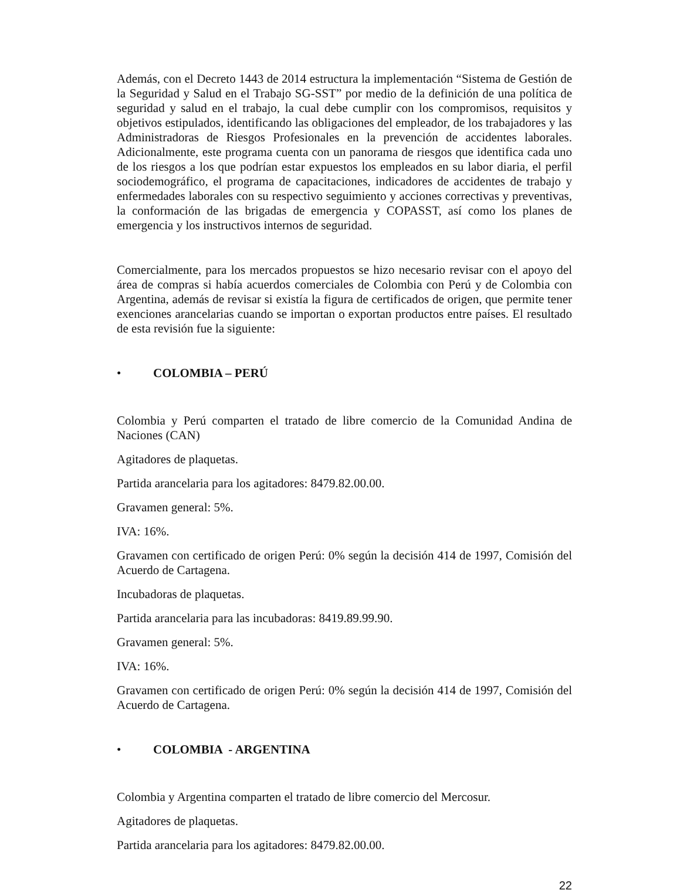Además, con el Decreto 1443 de 2014 estructura la implementación “Sistema de Gestión de la Seguridad y Salud en el Trabajo SG-SST” por medio de la definición de una política de seguridad y salud en el trabajo, la cual debe cumplir con los compromisos, requisitos y objetivos estipulados, identificando las obligaciones del empleador, de los trabajadores y las Administradoras de Riesgos Profesionales en la prevención de accidentes laborales. Adicionalmente, este programa cuenta con un panorama de riesgos que identifica cada uno de los riesgos a los que podrían estar expuestos los empleados en su labor diaria, el perfil sociodemográfico, el programa de capacitaciones, indicadores de accidentes de trabajo y enfermedades laborales con su respectivo seguimiento y acciones correctivas y preventivas, la conformación de las brigadas de emergencia y COPASST, así como los planes de emergencia y los instructivos internos de seguridad.
Comercialmente, para los mercados propuestos se hizo necesario revisar con el apoyo del área de compras si había acuerdos comerciales de Colombia con Perú y de Colombia con Argentina, además de revisar si existía la figura de certificados de origen, que permite tener exenciones arancelarias cuando se importan o exportan productos entre países. El resultado de esta revisión fue la siguiente:
• COLOMBIA – PERÚ
Colombia y Perú comparten el tratado de libre comercio de la Comunidad Andina de Naciones (CAN)
Agitadores de plaquetas.
Partida arancelaria para los agitadores: 8479.82.00.00.
Gravamen general: 5%.
IVA: 16%.
Gravamen con certificado de origen Perú: 0% según la decisión 414 de 1997, Comisión del Acuerdo de Cartagena.
Incubadoras de plaquetas.
Partida arancelaria para las incubadoras: 8419.89.99.90.
Gravamen general: 5%.
IVA: 16%.
Gravamen con certificado de origen Perú: 0% según la decisión 414 de 1997, Comisión del Acuerdo de Cartagena.
• COLOMBIA - ARGENTINA
Colombia y Argentina comparten el tratado de libre comercio del Mercosur.
Agitadores de plaquetas.
Partida arancelaria para los agitadores: 8479.82.00.00.
22